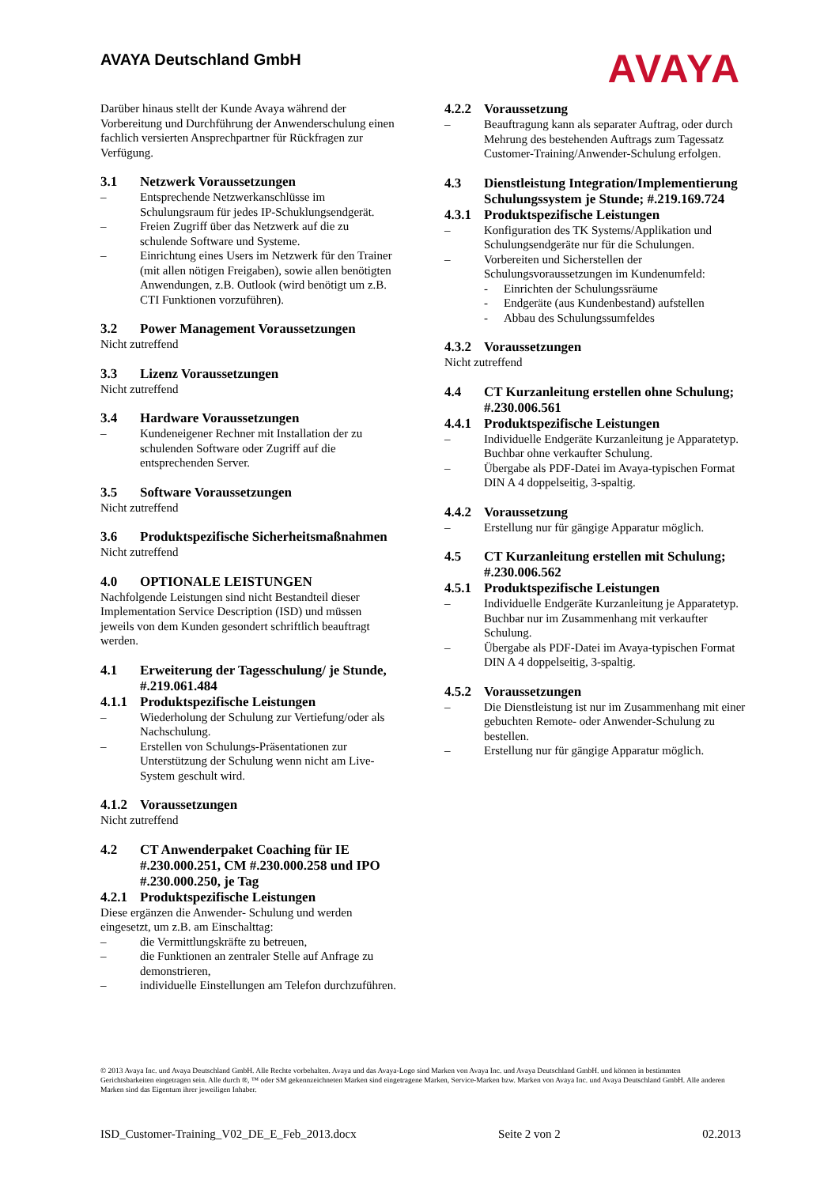AVAYA Deutschland GmbH
AVAYA
Darüber hinaus stellt der Kunde Avaya während der Vorbereitung und Durchführung der Anwenderschulung einen fachlich versierten Ansprechpartner für Rückfragen zur Verfügung.
3.1 Netzwerk Voraussetzungen
– Entsprechende Netzwerkanschlüsse im Schulungsraum für jedes IP-Schuklungsendgerät.
– Freien Zugriff über das Netzwerk auf die zu schulende Software und Systeme.
– Einrichtung eines Users im Netzwerk für den Trainer (mit allen nötigen Freigaben), sowie allen benötigten Anwendungen, z.B. Outlook (wird benötigt um z.B. CTI Funktionen vorzuführen).
3.2 Power Management Voraussetzungen
Nicht zutreffend
3.3 Lizenz Voraussetzungen
Nicht zutreffend
3.4 Hardware Voraussetzungen
– Kundeneigener Rechner mit Installation der zu schulenden Software oder Zugriff auf die entsprechenden Server.
3.5 Software Voraussetzungen
Nicht zutreffend
3.6 Produktspezifische Sicherheitsmaßnahmen
Nicht zutreffend
4.0 OPTIONALE LEISTUNGEN
Nachfolgende Leistungen sind nicht Bestandteil dieser Implementation Service Description (ISD) und müssen jeweils von dem Kunden gesondert schriftlich beauftragt werden.
4.1 Erweiterung der Tagesschulung/ je Stunde, #.219.061.484
4.1.1 Produktspezifische Leistungen
– Wiederholung der Schulung zur Vertiefung/oder als Nachschulung.
– Erstellen von Schulungs-Präsentationen zur Unterstützung der Schulung wenn nicht am Live-System geschult wird.
4.1.2 Voraussetzungen
Nicht zutreffend
4.2 CT Anwenderpaket Coaching für IE #.230.000.251, CM #.230.000.258 und IPO #.230.000.250, je Tag
4.2.1 Produktspezifische Leistungen
Diese ergänzen die Anwender- Schulung und werden eingesetzt, um z.B. am Einschalttag:
– die Vermittlungskräfte zu betreuen,
– die Funktionen an zentraler Stelle auf Anfrage zu demonstrieren,
– individuelle Einstellungen am Telefon durchzuführen.
4.2.2 Voraussetzung
– Beauftragung kann als separater Auftrag, oder durch Mehrung des bestehenden Auftrags zum Tagessatz Customer-Training/Anwender-Schulung erfolgen.
4.3 Dienstleistung Integration/Implementierung Schulungssystem je Stunde; #.219.169.724
4.3.1 Produktspezifische Leistungen
– Konfiguration des TK Systems/Applikation und Schulungsendgeräte nur für die Schulungen.
– Vorbereiten und Sicherstellen der Schulungsvoraussetzungen im Kundenumfeld:
- Einrichten der Schulungssräume
- Endgeräte (aus Kundenbestand) aufstellen
- Abbau des Schulungssumfeldes
4.3.2 Voraussetzungen
Nicht zutreffend
4.4 CT Kurzanleitung erstellen ohne Schulung; #.230.006.561
4.4.1 Produktspezifische Leistungen
– Individuelle Endgeräte Kurzanleitung je Apparatetyp. Buchbar ohne verkaufter Schulung.
– Übergabe als PDF-Datei im Avaya-typischen Format DIN A 4 doppelseitig, 3-spaltig.
4.4.2 Voraussetzung
– Erstellung nur für gängige Apparatur möglich.
4.5 CT Kurzanleitung erstellen mit Schulung; #.230.006.562
4.5.1 Produktspezifische Leistungen
– Individuelle Endgeräte Kurzanleitung je Apparatetyp. Buchbar nur im Zusammenhang mit verkaufter Schulung.
– Übergabe als PDF-Datei im Avaya-typischen Format DIN A 4 doppelseitig, 3-spaltig.
4.5.2 Voraussetzungen
– Die Dienstleistung ist nur im Zusammenhang mit einer gebuchten Remote- oder Anwender-Schulung zu bestellen.
– Erstellung nur für gängige Apparatur möglich.
© 2013 Avaya Inc. und Avaya Deutschland GmbH. Alle Rechte vorbehalten. Avaya und das Avaya-Logo sind Marken von Avaya Inc. und Avaya Deutschland GmbH. und können in bestimmten Gerichtsbarkeiten eingetragen sein. Alle durch ®, ™ oder SM gekennzeichneten Marken sind eingetragene Marken, Service-Marken bzw. Marken von Avaya Inc. und Avaya Deutschland GmbH. Alle anderen Marken sind das Eigentum ihrer jeweiligen Inhaber.
ISD_Customer-Training_V02_DE_E_Feb_2013.docx Seite 2 von 2 02.2013